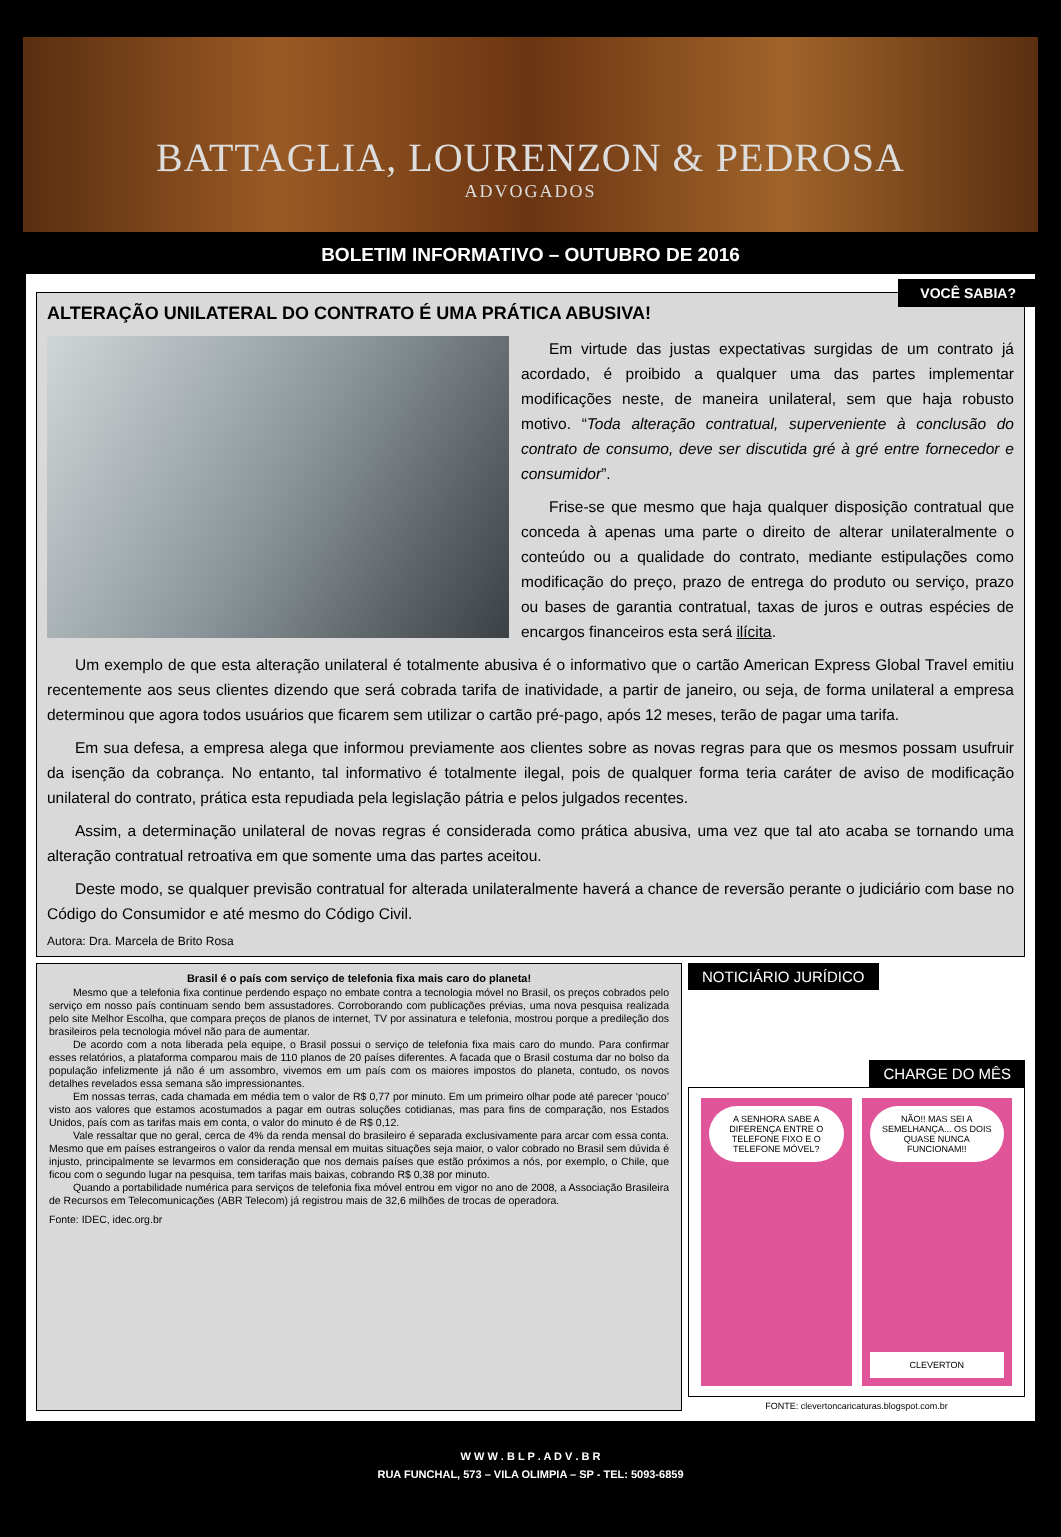BATTAGLIA, LOURENZON & PEDROSA
ADVOGADOS
BOLETIM INFORMATIVO – OUTUBRO DE 2016
VOCÊ SABIA?
ALTERAÇÃO UNILATERAL DO CONTRATO É UMA PRÁTICA ABUSIVA!
Em virtude das justas expectativas surgidas de um contrato já acordado, é proibido a qualquer uma das partes implementar modificações neste, de maneira unilateral, sem que haja robusto motivo. “Toda alteração contratual, superveniente à conclusão do contrato de consumo, deve ser discutida gré à gré entre fornecedor e consumidor”.
Frise-se que mesmo que haja qualquer disposição contratual que conceda à apenas uma parte o direito de alterar unilateralmente o conteúdo ou a qualidade do contrato, mediante estipulações como modificação do preço, prazo de entrega do produto ou serviço, prazo ou bases de garantia contratual, taxas de juros e outras espécies de encargos financeiros esta será ilícita.
Um exemplo de que esta alteração unilateral é totalmente abusiva é o informativo que o cartão American Express Global Travel emitiu recentemente aos seus clientes dizendo que será cobrada tarifa de inatividade, a partir de janeiro, ou seja, de forma unilateral a empresa determinou que agora todos usuários que ficarem sem utilizar o cartão pré-pago, após 12 meses, terão de pagar uma tarifa.
Em sua defesa, a empresa alega que informou previamente aos clientes sobre as novas regras para que os mesmos possam usufruir da isenção da cobrança. No entanto, tal informativo é totalmente ilegal, pois de qualquer forma teria caráter de aviso de modificação unilateral do contrato, prática esta repudiada pela legislação pátria e pelos julgados recentes.
Assim, a determinação unilateral de novas regras é considerada como prática abusiva, uma vez que tal ato acaba se tornando uma alteração contratual retroativa em que somente uma das partes aceitou.
Deste modo, se qualquer previsão contratual for alterada unilateralmente haverá a chance de reversão perante o judiciário com base no Código do Consumidor e até mesmo do Código Civil.
Autora: Dra. Marcela de Brito Rosa
Brasil é o país com serviço de telefonia fixa mais caro do planeta!
Mesmo que a telefonia fixa continue perdendo espaço no embate contra a tecnologia móvel no Brasil, os preços cobrados pelo serviço em nosso país continuam sendo bem assustadores. Corroborando com publicações prévias, uma nova pesquisa realizada pelo site Melhor Escolha, que compara preços de planos de internet, TV por assinatura e telefonia, mostrou porque a predileção dos brasileiros pela tecnologia móvel não para de aumentar.
De acordo com a nota liberada pela equipe, o Brasil possui o serviço de telefonia fixa mais caro do mundo. Para confirmar esses relatórios, a plataforma comparou mais de 110 planos de 20 países diferentes. A facada que o Brasil costuma dar no bolso da população infelizmente já não é um assombro, vivemos em um país com os maiores impostos do planeta, contudo, os novos detalhes revelados essa semana são impressionantes.
Em nossas terras, cada chamada em média tem o valor de R$ 0,77 por minuto. Em um primeiro olhar pode até parecer ‘pouco’ visto aos valores que estamos acostumados a pagar em outras soluções cotidianas, mas para fins de comparação, nos Estados Unidos, país com as tarifas mais em conta, o valor do minuto é de R$ 0,12.
Vale ressaltar que no geral, cerca de 4% da renda mensal do brasileiro é separada exclusivamente para arcar com essa conta. Mesmo que em países estrangeiros o valor da renda mensal em muitas situações seja maior, o valor cobrado no Brasil sem dúvida é injusto, principalmente se levarmos em consideração que nos demais países que estão próximos a nós, por exemplo, o Chile, que ficou com o segundo lugar na pesquisa, tem tarifas mais baixas, cobrando R$ 0,38 por minuto.
Quando a portabilidade numérica para serviços de telefonia fixa móvel entrou em vigor no ano de 2008, a Associação Brasileira de Recursos em Telecomunicações (ABR Telecom) já registrou mais de 32,6 milhões de trocas de operadora.
Fonte: IDEC, idec.org.br
NOTICIÁRIO JURÍDICO
CHARGE DO MÊS
A SENHORA SABE A DIFERENÇA ENTRE O TELEFONE FIXO E O TELEFONE MÓVEL?
NÃO!! MAS SEI A SEMELHANÇA... OS DOIS QUASE NUNCA FUNCIONAM!!
CLEVERTON
FONTE: clevertoncaricaturas.blogspot.com.br
W W W . B L P . A D V . B R
RUA FUNCHAL, 573 – VILA OLIMPIA – SP - TEL: 5093-6859